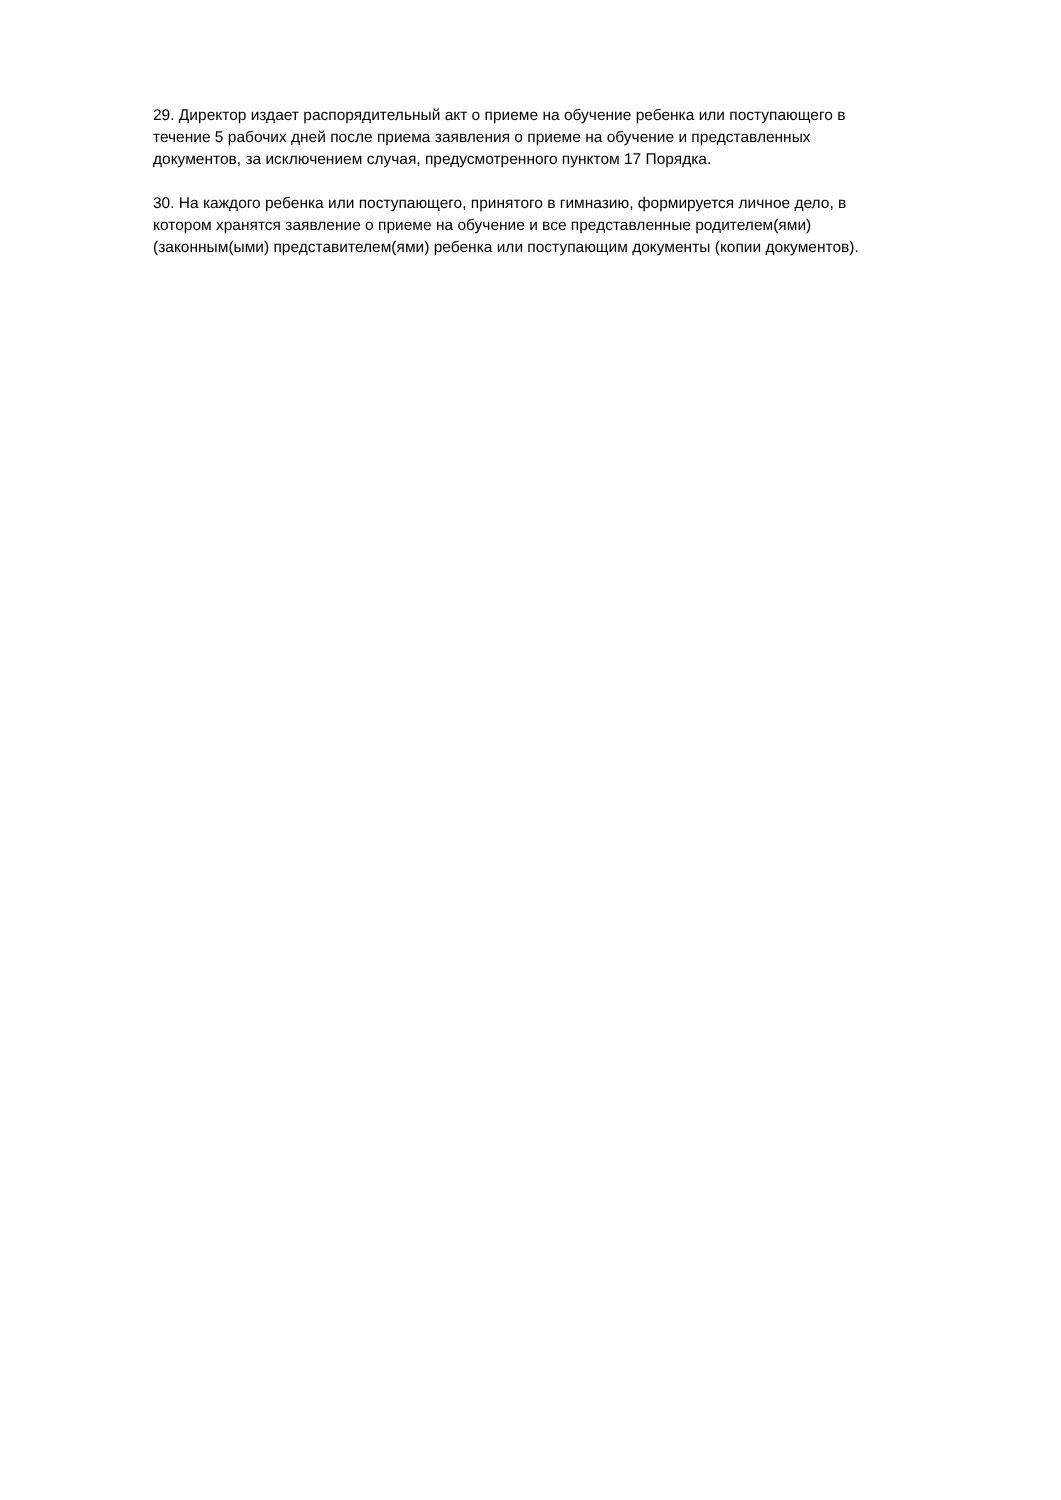29. Директор издает распорядительный акт о приеме на обучение ребенка или поступающего в
течение 5 рабочих дней после приема заявления о приеме на обучение и представленных
документов, за исключением случая, предусмотренного пунктом 17 Порядка.
30. На каждого ребенка или поступающего, принятого в гимназию, формируется личное дело, в
котором хранятся заявление о приеме на обучение и все представленные родителем(ями)
(законным(ыми) представителем(ями) ребенка или поступающим документы (копии документов).